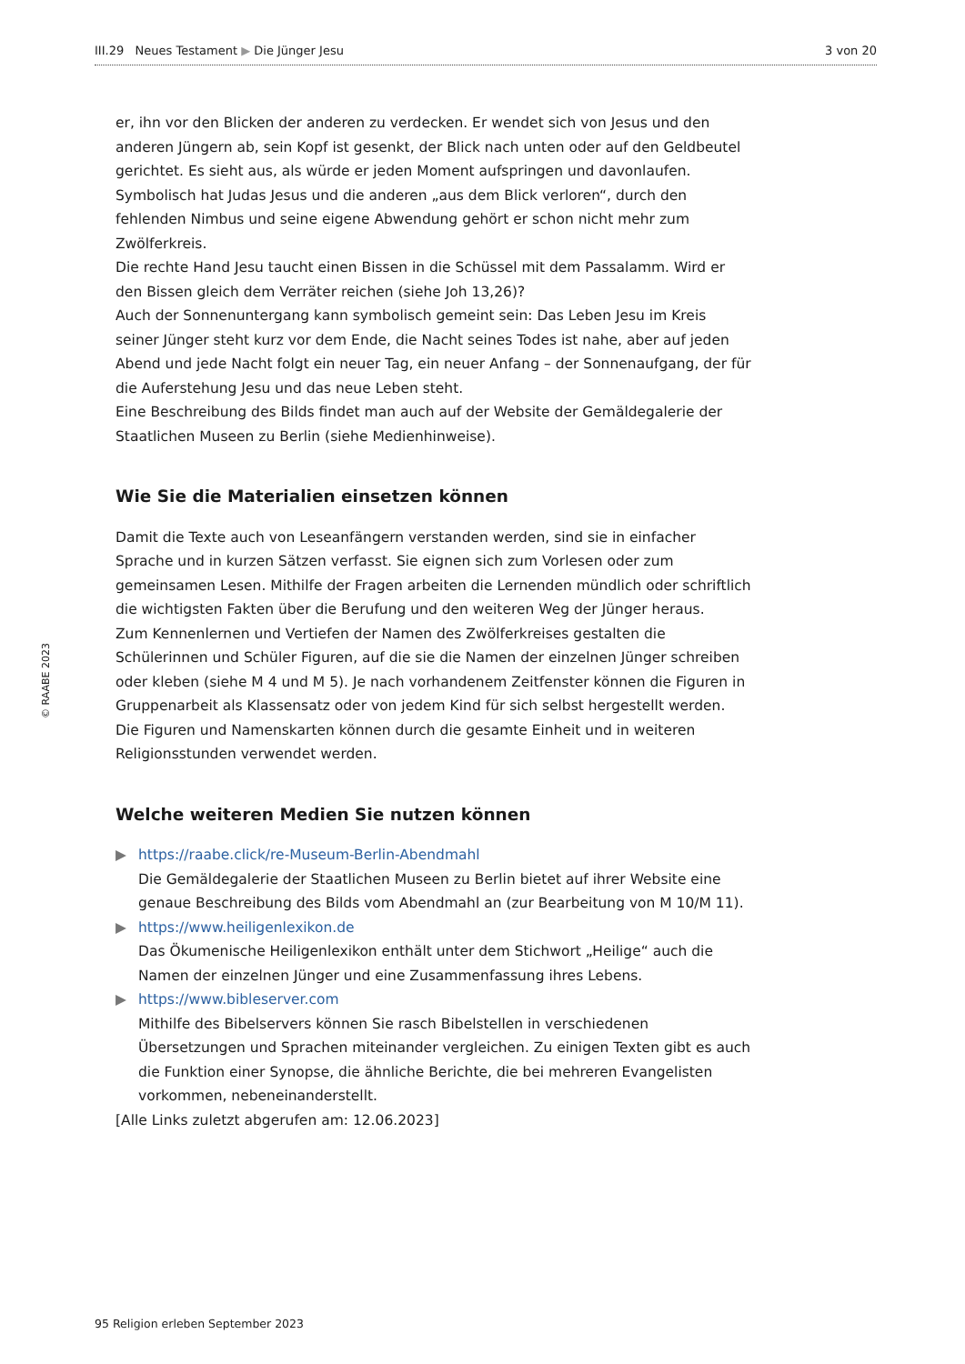III.29 Neues Testament ▶ Die Jünger Jesu 3 von 20
© RAABE 2023
er, ihn vor den Blicken der anderen zu verdecken. Er wendet sich von Jesus und den anderen Jüngern ab, sein Kopf ist gesenkt, der Blick nach unten oder auf den Geldbeutel gerichtet. Es sieht aus, als würde er jeden Moment aufspringen und davonlaufen. Symbolisch hat Judas Jesus und die anderen „aus dem Blick verloren“, durch den fehlenden Nimbus und seine eigene Abwendung gehört er schon nicht mehr zum Zwölferkreis.
Die rechte Hand Jesu taucht einen Bissen in die Schüssel mit dem Passalamm. Wird er den Bissen gleich dem Verräter reichen (siehe Joh 13,26)?
Auch der Sonnenuntergang kann symbolisch gemeint sein: Das Leben Jesu im Kreis seiner Jünger steht kurz vor dem Ende, die Nacht seines Todes ist nahe, aber auf jeden Abend und jede Nacht folgt ein neuer Tag, ein neuer Anfang – der Sonnenaufgang, der für die Auferstehung Jesu und das neue Leben steht.
Eine Beschreibung des Bilds findet man auch auf der Website der Gemäldegalerie der Staatlichen Museen zu Berlin (siehe Medienhinweise).
Wie Sie die Materialien einsetzen können
Damit die Texte auch von Leseanfängern verstanden werden, sind sie in einfacher Sprache und in kurzen Sätzen verfasst. Sie eignen sich zum Vorlesen oder zum gemeinsamen Lesen. Mithilfe der Fragen arbeiten die Lernenden mündlich oder schriftlich die wichtigsten Fakten über die Berufung und den weiteren Weg der Jünger heraus.
Zum Kennenlernen und Vertiefen der Namen des Zwölferkreises gestalten die Schülerinnen und Schüler Figuren, auf die sie die Namen der einzelnen Jünger schreiben oder kleben (siehe M 4 und M 5). Je nach vorhandenem Zeitfenster können die Figuren in Gruppenarbeit als Klassensatz oder von jedem Kind für sich selbst hergestellt werden. Die Figuren und Namenskarten können durch die gesamte Einheit und in weiteren Religionsstunden verwendet werden.
Welche weiteren Medien Sie nutzen können
▶ https://raabe.click/re-Museum-Berlin-Abendmahl
Die Gemäldegalerie der Staatlichen Museen zu Berlin bietet auf ihrer Website eine genaue Beschreibung des Bilds vom Abendmahl an (zur Bearbeitung von M 10/M 11).
▶ https://www.heiligenlexikon.de
Das Ökumenische Heiligenlexikon enthält unter dem Stichwort „Heilige“ auch die Namen der einzelnen Jünger und eine Zusammenfassung ihres Lebens.
▶ https://www.bibleserver.com
Mithilfe des Bibelservers können Sie rasch Bibelstellen in verschiedenen Übersetzungen und Sprachen miteinander vergleichen. Zu einigen Texten gibt es auch die Funktion einer Synopse, die ähnliche Berichte, die bei mehreren Evangelisten vorkommen, nebeneinanderstellt.
[Alle Links zuletzt abgerufen am: 12.06.2023]
95 Religion erleben September 2023